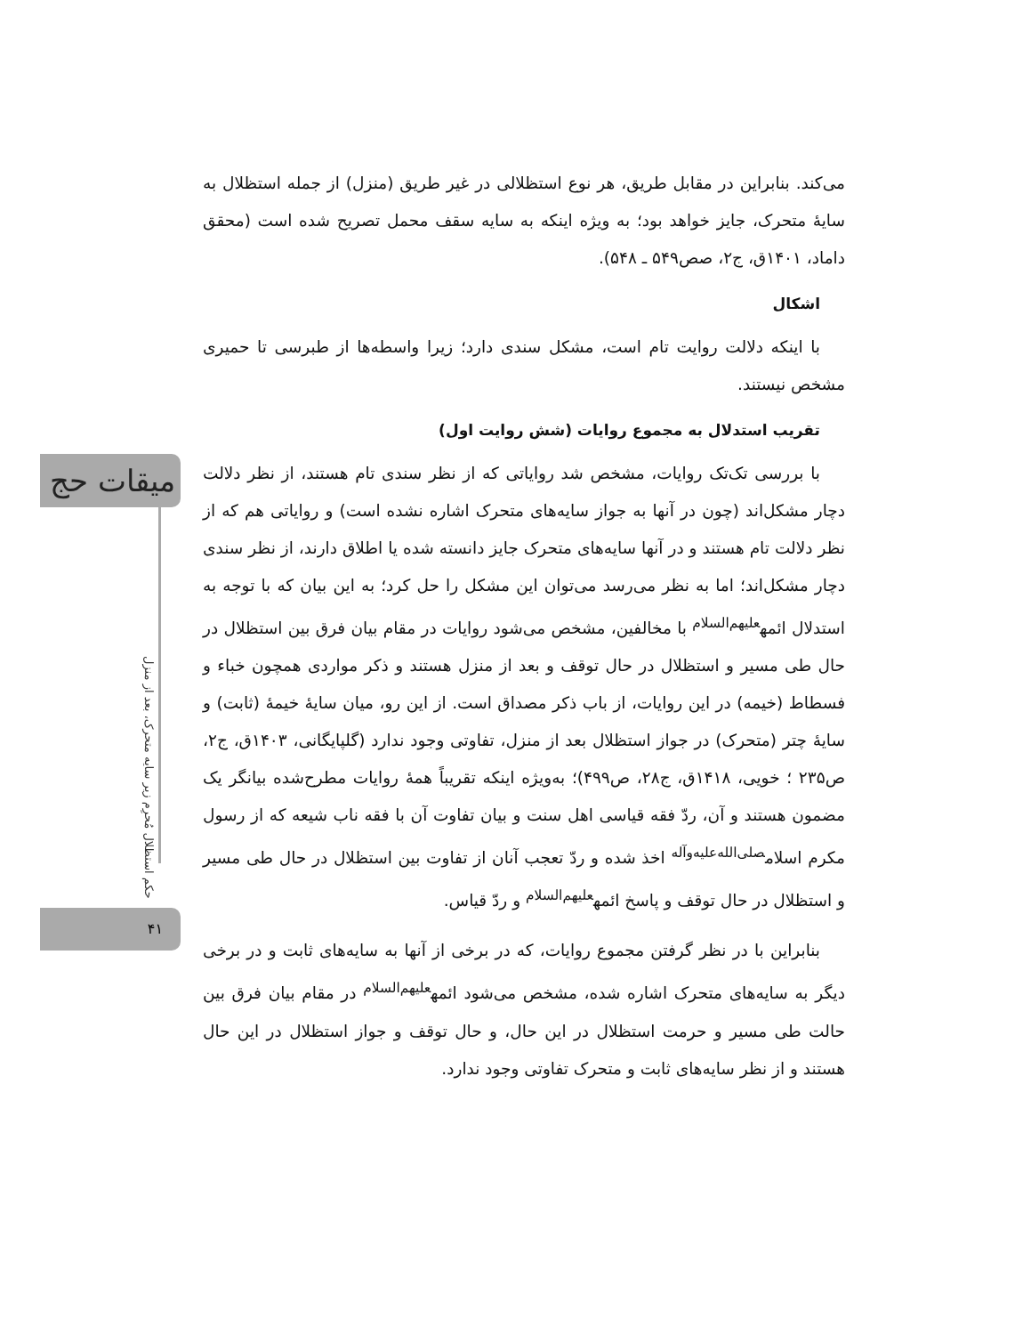می‌کند. بنابراین در مقابل طریق، هر نوع استظلالی در غیر طریق (منزل) از جمله استظلال به سایهٔ متحرک، جایز خواهد بود؛ به ویژه اینکه به سایه سقف محمل تصریح شده است (محقق داماد، ۱۴۰۱ق، ج۲، صص۵۴۹ ـ ۵۴۸).
اشکال
با اینکه دلالت روایت تام است، مشکل سندی دارد؛ زیرا واسطه‌ها از طبرسی تا حمیری مشخص نیستند.
تقریب استدلال به مجموع روایات (شش روایت اول)
با بررسی تک‌تک روایات، مشخص شد روایاتی که از نظر سندی تام هستند، از نظر دلالت دچار مشکل‌اند (چون در آنها به جواز سایه‌های متحرک اشاره نشده است) و روایاتی هم که از نظر دلالت تام هستند و در آنها سایه‌های متحرک جایز دانسته شده یا اطلاق دارند، از نظر سندی دچار مشکل‌اند؛ اما به نظر می‌رسد می‌توان این مشکل را حل کرد؛ به این بیان که با توجه به استدلال ائمه<sup>علیهم‌السلام</sup> با مخالفین، مشخص می‌شود روایات در مقام بیان فرق بین استظلال در حال طی مسیر و استظلال در حال توقف و بعد از منزل هستند و ذکر مواردی همچون خباء و فسطاط (خیمه) در این روایات، از باب ذکر مصداق است. از این رو، میان سایهٔ خیمهٔ (ثابت) و سایهٔ چتر (متحرک) در جواز استظلال بعد از منزل، تفاوتی وجود ندارد (گلپایگانی، ۱۴۰۳ق، ج۲، ص۲۳۵ ؛ خویی، ۱۴۱۸ق، ج۲۸، ص۴۹۹)؛ به‌ویژه اینکه تقریباً همهٔ روایات مطرح‌شده بیانگر یک مضمون هستند و آن، ردّ فقه قیاسی اهل سنت و بیان تفاوت آن با فقه ناب شیعه که از رسول مکرم اسلام<sup>صلی‌الله‌علیه‌وآله</sup> اخذ شده و ردّ تعجب آنان از تفاوت بین استظلال در حال طی مسیر و استظلال در حال توقف و پاسخ ائمه<sup>علیهم‌السلام</sup> و ردّ قیاس.
بنابراین با در نظر گرفتن مجموع روایات، که در برخی از آنها به سایه‌های ثابت و در برخی دیگر به سایه‌های متحرک اشاره شده، مشخص می‌شود ائمه<sup>علیهم‌السلام</sup> در مقام بیان فرق بین حالت طی مسیر و حرمت استظلال در این حال، و حال توقف و جواز استظلال در این حال هستند و از نظر سایه‌های ثابت و متحرک تفاوتی وجود ندارد.
میقات حج
حکم استظلال مُحرِم زیر سایه متحرک، بعد از منزل
۴۱